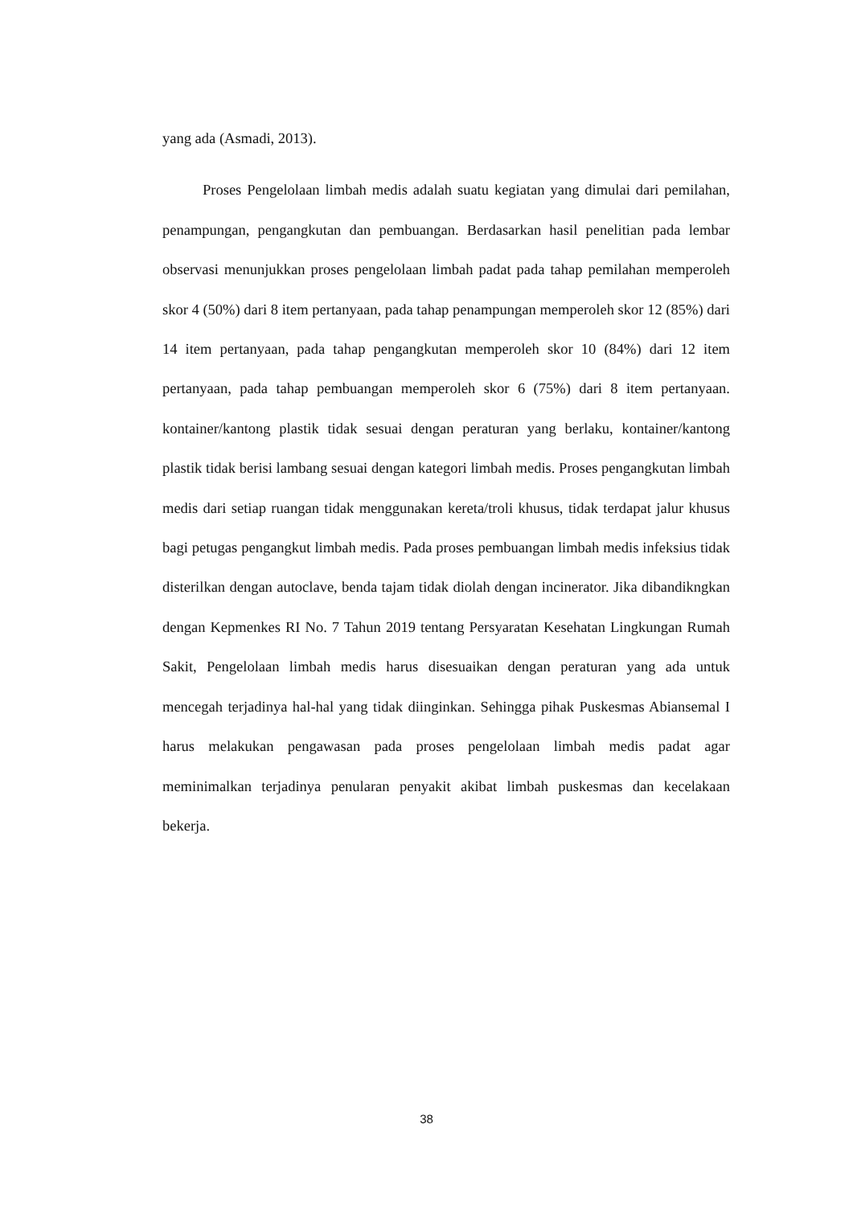yang ada (Asmadi, 2013).
Proses Pengelolaan limbah medis adalah suatu kegiatan yang dimulai dari pemilahan, penampungan, pengangkutan dan pembuangan. Berdasarkan hasil penelitian pada lembar observasi menunjukkan proses pengelolaan limbah padat pada tahap pemilahan memperoleh skor 4 (50%) dari 8 item pertanyaan, pada tahap penampungan memperoleh skor 12 (85%) dari 14 item pertanyaan, pada tahap pengangkutan memperoleh skor 10 (84%) dari 12 item pertanyaan, pada tahap pembuangan memperoleh skor 6 (75%) dari 8 item pertanyaan. kontainer/kantong plastik tidak sesuai dengan peraturan yang berlaku, kontainer/kantong plastik tidak berisi lambang sesuai dengan kategori limbah medis. Proses pengangkutan limbah medis dari setiap ruangan tidak menggunakan kereta/troli khusus, tidak terdapat jalur khusus bagi petugas pengangkut limbah medis. Pada proses pembuangan limbah medis infeksius tidak disterilkan dengan autoclave, benda tajam tidak diolah dengan incinerator. Jika dibandikngkan dengan Kepmenkes RI No. 7 Tahun 2019 tentang Persyaratan Kesehatan Lingkungan Rumah Sakit, Pengelolaan limbah medis harus disesuaikan dengan peraturan yang ada untuk mencegah terjadinya hal-hal yang tidak diinginkan. Sehingga pihak Puskesmas Abiansemal I harus melakukan pengawasan pada proses pengelolaan limbah medis padat agar meminimalkan terjadinya penularan penyakit akibat limbah puskesmas dan kecelakaan bekerja.
38